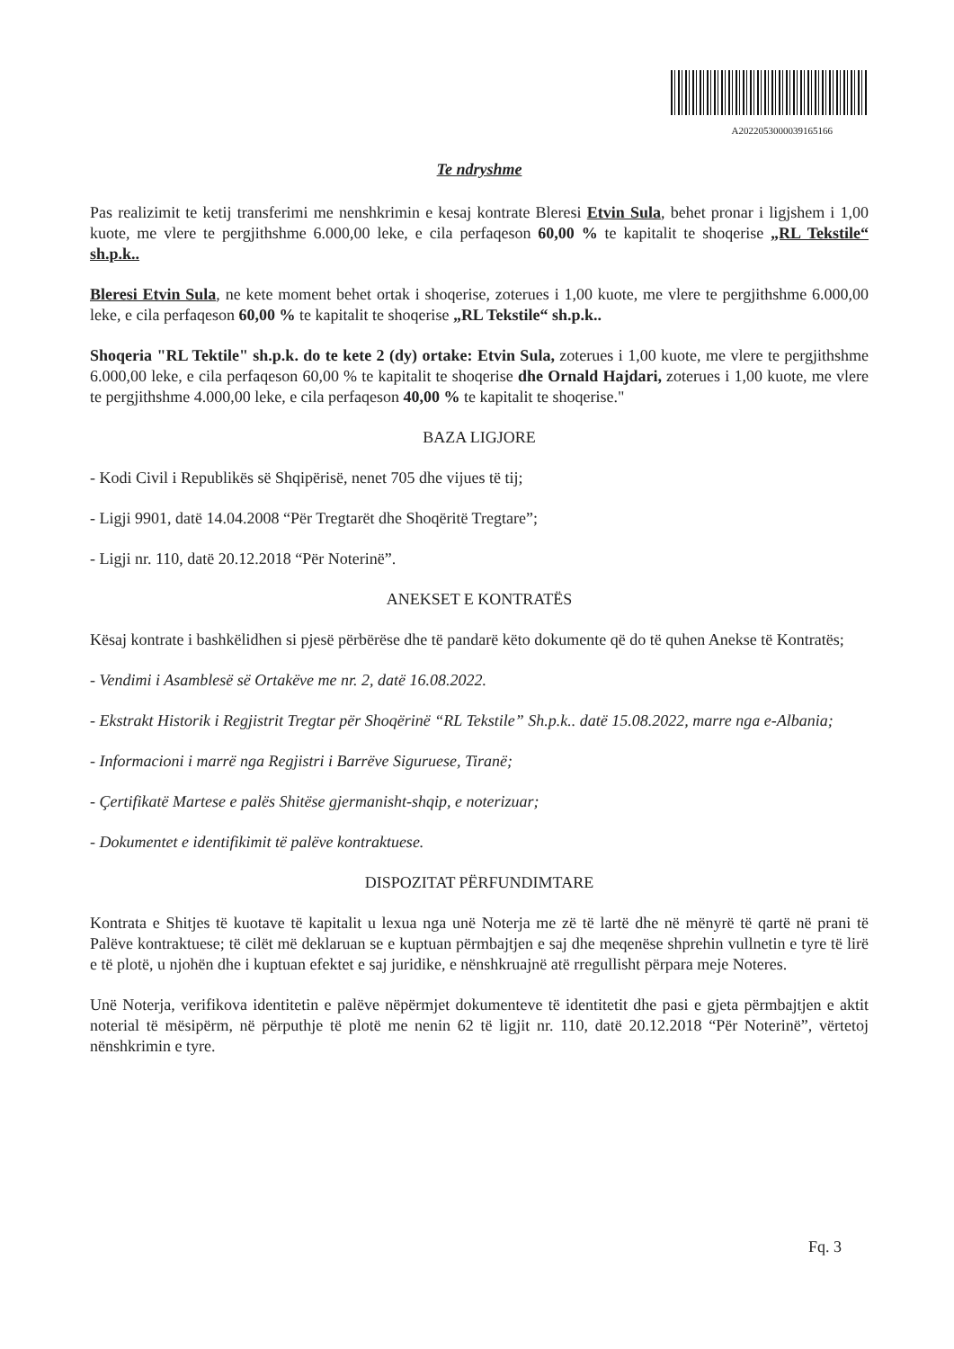A2022053000039165166
Te ndryshme
Pas realizimit te ketij transferimi me nenshkrimin e kesaj kontrate Bleresi Etvin Sula, behet pronar i ligjshem i 1,00 kuote, me vlere te pergjithshme 6.000,00 leke, e cila perfaqeson 60,00 % te kapitalit te shoqerise „RL Tekstile“ sh.p.k..
Bleresi Etvin Sula, ne kete moment behet ortak i shoqerise, zoterues i 1,00 kuote, me vlere te pergjithshme 6.000,00 leke, e cila perfaqeson 60,00 % te kapitalit te shoqerise „RL Tekstile“ sh.p.k..
Shoqeria "RL Tektile" sh.p.k. do te kete 2 (dy) ortake: Etvin Sula, zoterues i 1,00 kuote, me vlere te pergjithshme 6.000,00 leke, e cila perfaqeson 60,00 % te kapitalit te shoqerise dhe Ornald Hajdari, zoterues i 1,00 kuote, me vlere te pergjithshme 4.000,00 leke, e cila perfaqeson 40,00 % te kapitalit te shoqerise."
BAZA LIGJORE
- Kodi Civil i Republikës së Shqipërisë, nenet 705 dhe vijues të tij;
- Ligji 9901, datë 14.04.2008 “Për Tregtarët dhe Shoqëritë Tregtare”;
- Ligji nr. 110, datë 20.12.2018 “Për Noterinë”.
ANEKSET E KONTRATËS
Kësaj kontrate i bashkëlidhen si pjesë përbërëse dhe të pandarë këto dokumente që do të quhen Anekse të Kontratës;
- Vendimi i Asamblesë së Ortakëve me nr. 2, datë 16.08.2022.
- Ekstrakt Historik i Regjistrit Tregtar për Shoqërinë “RL Tekstile” Sh.p.k.. datë 15.08.2022, marre nga e-Albania;
- Informacioni i marrë nga Regjistri i Barrëve Siguruese, Tiranë;
- Çertifikatë Martese e palës Shitëse gjermanisht-shqip, e noterizuar;
- Dokumentet e identifikimit të palëve kontraktuese.
DISPOZITAT PËRFUNDIMTARE
Kontrata e Shitjes të kuotave të kapitalit u lexua nga unë Noterja me zë të lartë dhe në mënyrë të qartë në prani të Palëve kontraktuese; të cilët më deklaruan se e kuptuan përmbajtjen e saj dhe meqenëse shprehin vullnetin e tyre të lirë e të plotë, u njohën dhe i kuptuan efektet e saj juridike, e nënshkruajnë atë rregullisht përpara meje Noteres.
Unë Noterja, verifikova identitetin e palëve nëpërmjet dokumenteve të identitetit dhe pasi e gjeta përmbajtjen e aktit noterial të mësipërm, në përputhje të plotë me nenin 62 të ligjit nr. 110, datë 20.12.2018 “Për Noterinë”, vërtetoj nënshkrimin e tyre.
Fq. 3